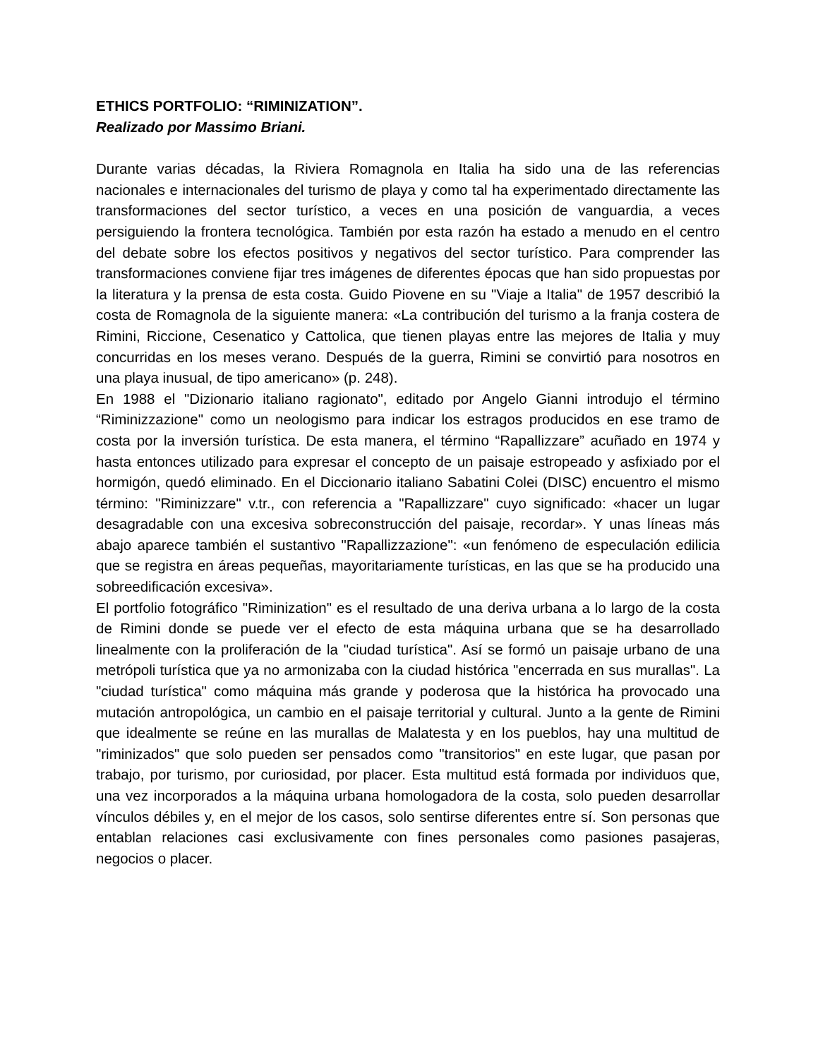ETHICS PORTFOLIO: “RIMINIZATION”.
Realizado por Massimo Briani.
Durante varias décadas, la Riviera Romagnola en Italia ha sido una de las referencias nacionales e internacionales del turismo de playa y como tal ha experimentado directamente las transformaciones del sector turístico, a veces en una posición de vanguardia, a veces persiguiendo la frontera tecnológica. También por esta razón ha estado a menudo en el centro del debate sobre los efectos positivos y negativos del sector turístico. Para comprender las transformaciones conviene fijar tres imágenes de diferentes épocas que han sido propuestas por la literatura y la prensa de esta costa. Guido Piovene en su "Viaje a Italia" de 1957 describió la costa de Romagnola de la siguiente manera: «La contribución del turismo a la franja costera de Rimini, Riccione, Cesenatico y Cattolica, que tienen playas entre las mejores de Italia y muy concurridas en los meses verano. Después de la guerra, Rimini se convirtió para nosotros en una playa inusual, de tipo americano» (p. 248).
En 1988 el "Dizionario italiano ragionato", editado por Angelo Gianni introdujo el término “Riminizzazione" como un neologismo para indicar los estragos producidos en ese tramo de costa por la inversión turística. De esta manera, el término “Rapallizzare” acuñado en 1974 y hasta entonces utilizado para expresar el concepto de un paisaje estropeado y asfixiado por el hormigón, quedó eliminado. En el Diccionario italiano Sabatini Colei (DISC) encuentro el mismo término: "Riminizzare" v.tr., con referencia a "Rapallizzare" cuyo significado: «hacer un lugar desagradable con una excesiva sobreconstrucción del paisaje, recordar». Y unas líneas más abajo aparece también el sustantivo "Rapallizzazione": «un fenómeno de especulación edilicia que se registra en áreas pequeñas, mayoritariamente turísticas, en las que se ha producido una sobreedificación excesiva».
El portfolio fotográfico "Riminization" es el resultado de una deriva urbana a lo largo de la costa de Rimini donde se puede ver el efecto de esta máquina urbana que se ha desarrollado linealmente con la proliferación de la "ciudad turística". Así se formó un paisaje urbano de una metrópoli turística que ya no armonizaba con la ciudad histórica "encerrada en sus murallas". La "ciudad turística" como máquina más grande y poderosa que la histórica ha provocado una mutación antropológica, un cambio en el paisaje territorial y cultural. Junto a la gente de Rimini que idealmente se reúne en las murallas de Malatesta y en los pueblos, hay una multitud de "riminizados" que solo pueden ser pensados como "transitorios" en este lugar, que pasan por trabajo, por turismo, por curiosidad, por placer. Esta multitud está formada por individuos que, una vez incorporados a la máquina urbana homologadora de la costa, solo pueden desarrollar vínculos débiles y, en el mejor de los casos, solo sentirse diferentes entre sí. Son personas que entablan relaciones casi exclusivamente con fines personales como pasiones pasajeras, negocios o placer.